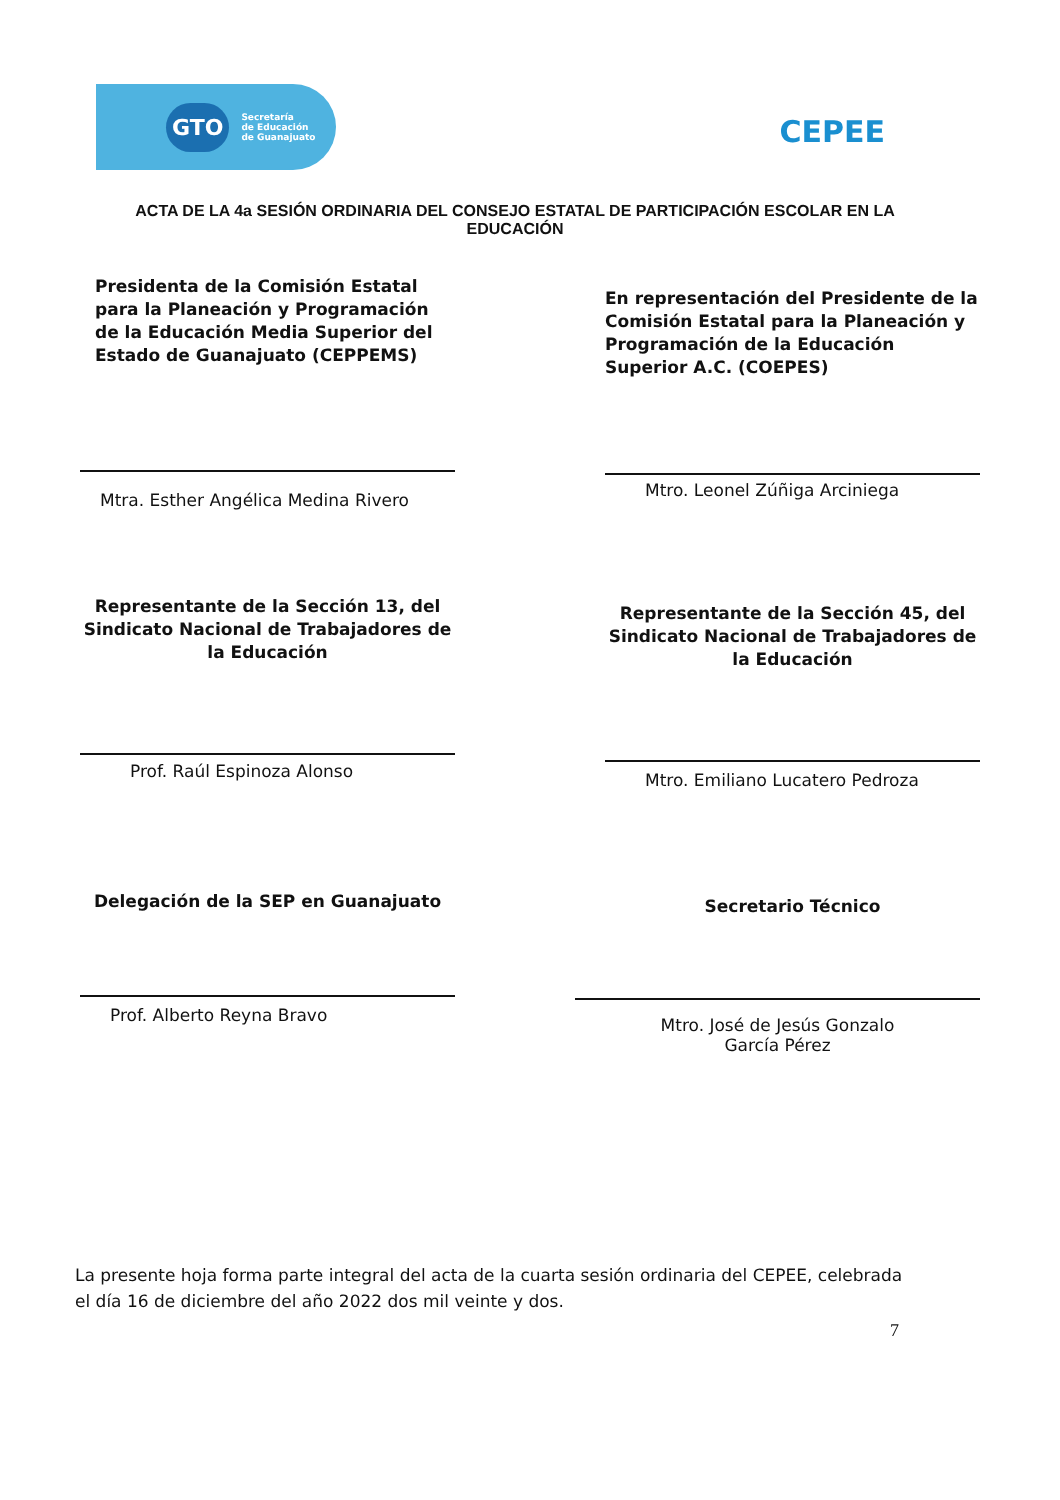GTO Secretaría
de Educación
de Guanajuato
CEPEE
ACTA DE LA 4a SESIÓN ORDINARIA DEL CONSEJO ESTATAL DE PARTICIPACIÓN ESCOLAR EN LA EDUCACIÓN
Presidenta de la Comisión Estatal para la Planeación y Programación de la Educación Media Superior del Estado de Guanajuato (CEPPEMS)
Mtra. Esther Angélica Medina Rivero
En representación del Presidente de la Comisión Estatal para la Planeación y Programación de la Educación Superior A.C. (COEPES)
Mtro. Leonel Zúñiga Arciniega
Representante de la Sección 13, del Sindicato Nacional de Trabajadores de la Educación
Prof. Raúl Espinoza Alonso
Representante de la Sección 45, del Sindicato Nacional de Trabajadores de la Educación
Mtro. Emiliano Lucatero Pedroza
Delegación de la SEP en Guanajuato
Prof. Alberto Reyna Bravo
Secretario Técnico
Mtro. José de Jesús Gonzalo
García Pérez
La presente hoja forma parte integral del acta de la cuarta sesión ordinaria del CEPEE, celebrada el día 16 de diciembre del año 2022 dos mil veinte y dos.
7